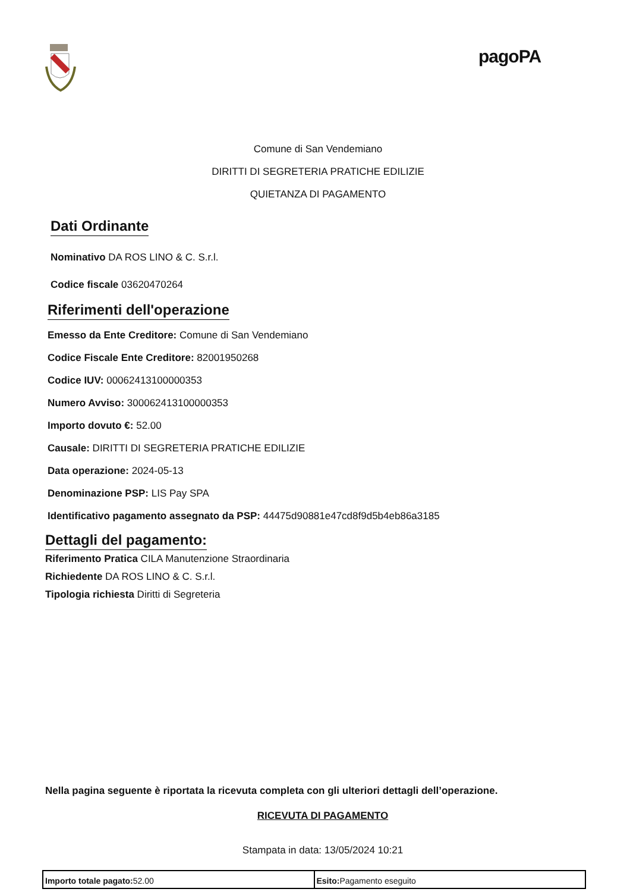pagoPA
Comune di San Vendemiano
DIRITTI DI SEGRETERIA PRATICHE EDILIZIE
QUIETANZA DI PAGAMENTO
Dati Ordinante
Nominativo DA ROS LINO & C. S.r.l.
Codice fiscale 03620470264
Riferimenti dell'operazione
Emesso da Ente Creditore: Comune di San Vendemiano
Codice Fiscale Ente Creditore: 82001950268
Codice IUV: 00062413100000353
Numero Avviso: 300062413100000353
Importo dovuto €: 52.00
Causale: DIRITTI DI SEGRETERIA PRATICHE EDILIZIE
Data operazione: 2024-05-13
Denominazione PSP: LIS Pay SPA
Identificativo pagamento assegnato da PSP: 44475d90881e47cd8f9d5b4eb86a3185
Dettagli del pagamento:
Riferimento Pratica CILA Manutenzione Straordinaria
Richiedente DA ROS LINO & C. S.r.l.
Tipologia richiesta Diritti di Segreteria
Nella pagina seguente è riportata la ricevuta completa con gli ulteriori dettagli dell’operazione.
RICEVUTA DI PAGAMENTO
Stampata in data: 13/05/2024 10:21
| Importo totale pagato: 52.00 | Esito: Pagamento eseguito |